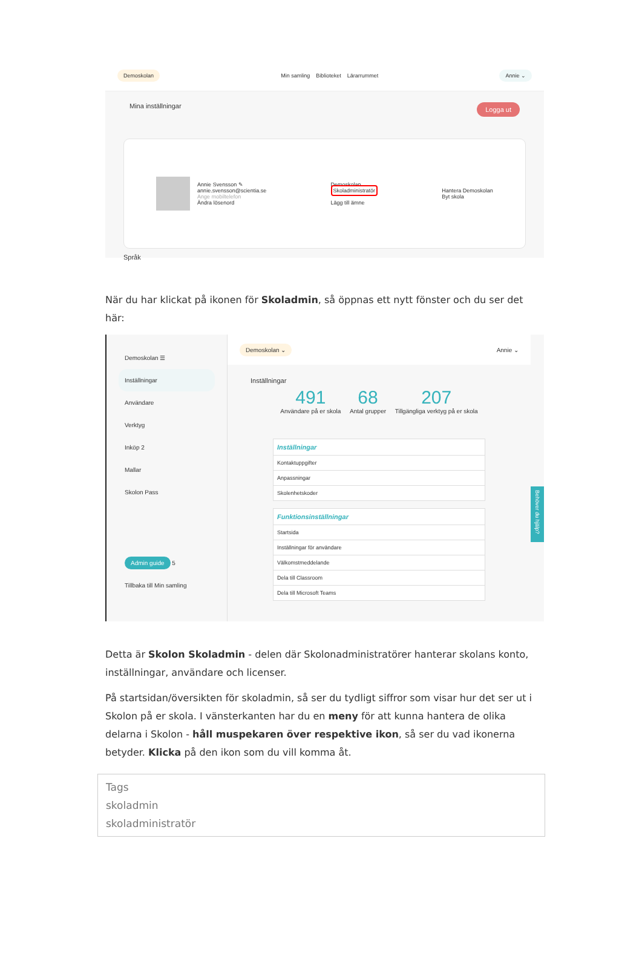Demoskolan Min samling Biblioteket Lärarrummet Annie ⌄
Mina inställningar Logga ut
Annie Svensson ✎
annie.svensson@scientia.se
Ange mobiltelefon
Ändra lösenord
Demoskolan
Skoladministratör
Lägg till ämne
Hantera Demoskolan
Byt skola
Språk
När du har klickat på ikonen för Skoladmin, så öppnas ett nytt fönster och du ser det här:
Demoskolan ☰
Inställningar
Användare
Verktyg
Inköp 2
Mallar
Skolon Pass
Admin guide 5
Tillbaka till Min samling
Demoskolan ⌄ Annie ⌄
Inställningar
491
Användare på er skola 68
Antal grupper 207
Tillgängliga verktyg på er skola
Inställningar
Kontaktuppgifter
Anpassningar
Skolenhetskoder
Funktionsinställningar
Startsida
Inställningar för användare
Välkomstmeddelande
Dela till Classroom
Dela till Microsoft Teams
Behöver du hjälp?
Detta är Skolon Skoladmin - delen där Skolonadministratörer hanterar skolans konto, inställningar, användare och licenser.
På startsidan/översikten för skoladmin, så ser du tydligt siffror som visar hur det ser ut i Skolon på er skola. I vänsterkanten har du en meny för att kunna hantera de olika delarna i Skolon - håll muspekaren över respektive ikon, så ser du vad ikonerna betyder. Klicka på den ikon som du vill komma åt.
Tags
skoladmin
skoladministratör